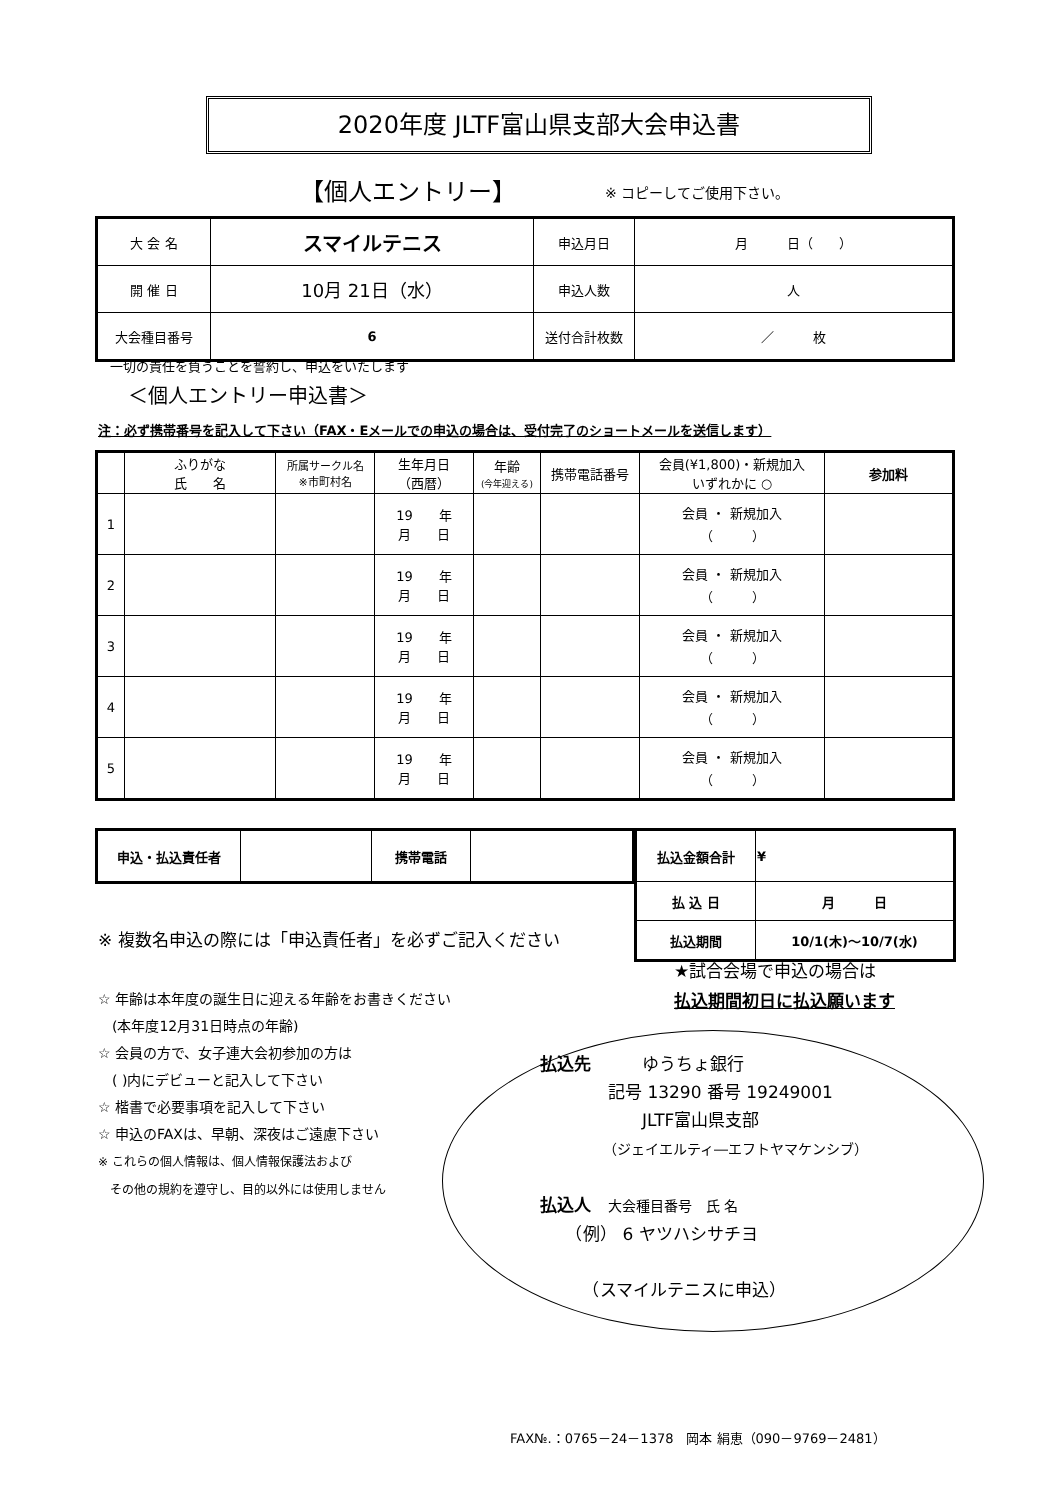2020年度 JLTF富山県支部大会申込書
【個人エントリー】 ※ コピーしてご使用下さい。
| 大 会 名 | スマイルテニス | 申込月日 | 月 日（ ） |
| 開 催 日 | 10月 21日（水） | 申込人数 | 人 |
| 大会種目番号 | 6 | 送付合計枚数 | ／ 枚 |
一切の責任を負うことを誓約し、申込をいたします
＜個人エントリー申込書＞
注：必ず携帯番号を記入して下さい（FAX・Eメールでの申込の場合は、受付完了のショートメールを送信します）
| | ふりがな 氏 名 | 所属サークル名 ※市町村名 | 生年月日 （西暦） | 年齢 (今年迎える) | 携帯電話番号 | 会員(¥1,800)・新規加入 いずれかに ○ | 参加料 |
| 1 | | | 19 年 月 日 | | | 会員 ・ 新規加入 （ ） | |
| 2 | | | 19 年 月 日 | | | 会員 ・ 新規加入 （ ） | |
| 3 | | | 19 年 月 日 | | | 会員 ・ 新規加入 （ ） | |
| 4 | | | 19 年 月 日 | | | 会員 ・ 新規加入 （ ） | |
| 5 | | | 19 年 月 日 | | | 会員 ・ 新規加入 （ ） | |
| 申込・払込責任者 | | 携帯電話 | |
| 払込金額合計 | ¥ |
| 払 込 日 | 月 日 |
| 払込期間 | 10/1(木)～10/7(水) |
※ 複数名申込の際には「申込責任者」を必ずご記入ください
★試合会場で申込の場合は
払込期間初日に払込願います
☆ 年齢は本年度の誕生日に迎える年齢をお書きください
　(本年度12月31日時点の年齢)
☆ 会員の方で、女子連大会初参加の方は
　( )内にデビューと記入して下さい
☆ 楷書で必要事項を記入して下さい
☆ 申込のFAXは、早朝、深夜はご遠慮下さい
※ これらの個人情報は、個人情報保護法および
　その他の規約を遵守し、目的以外には使用しません
払込先　　　ゆうちょ銀行
　　　　記号 13290 番号 19249001
　　　　　　JLTF富山県支部
　　　　　（ジェイエルティ―エフトヤマケンシブ）
払込人　大会種目番号　氏 名
　　（例） 6 ヤツハシサチヨ
　　　（スマイルテニスに申込）
FAX№.：0765－24－1378　岡本 絹恵（090－9769－2481）